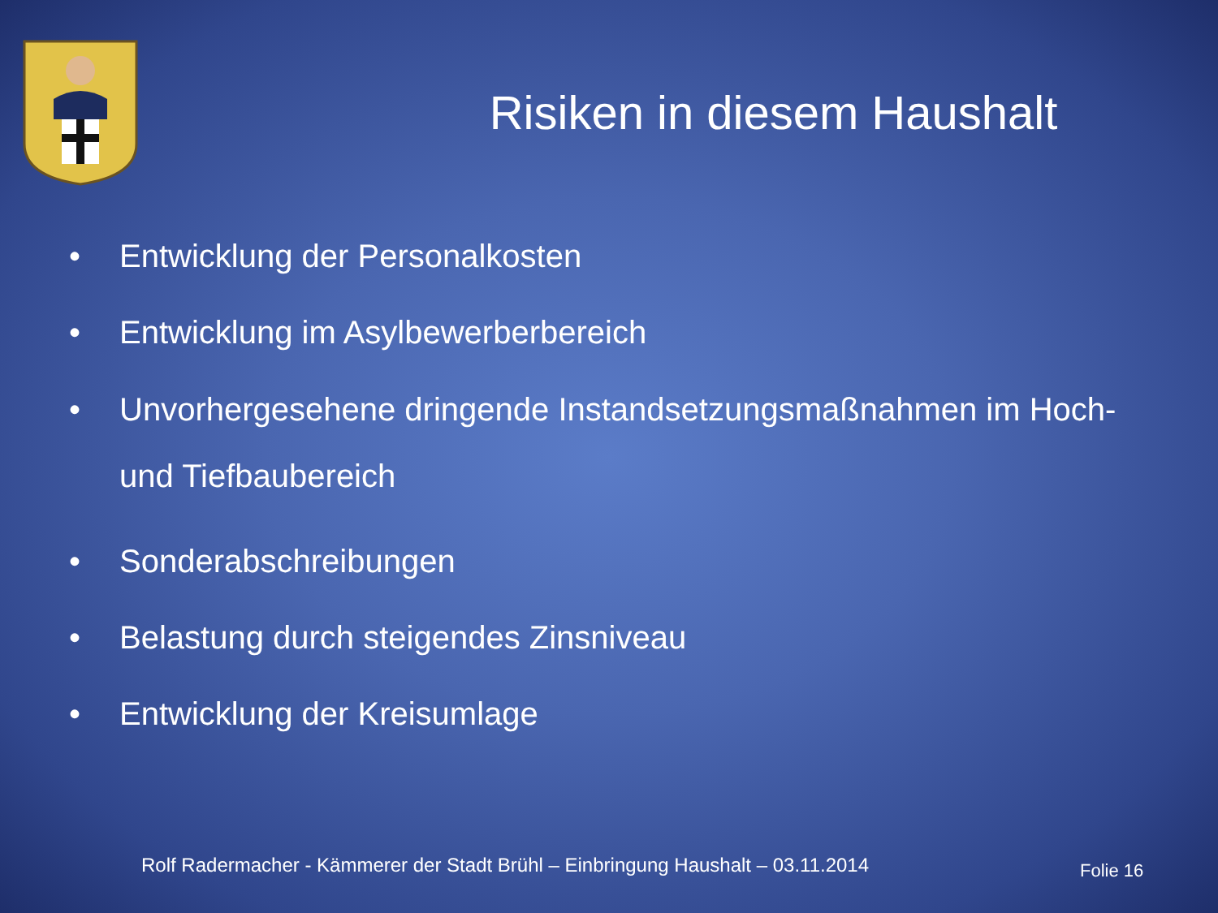Risiken in diesem Haushalt
• Entwicklung der Personalkosten
• Entwicklung im Asylbewerberbereich
• Unvorhergesehene dringende Instandsetzungsmaßnahmen im Hoch- und Tiefbaubereich
• Sonderabschreibungen
• Belastung durch steigendes Zinsniveau
• Entwicklung der Kreisumlage
Rolf Radermacher - Kämmerer der Stadt Brühl – Einbringung Haushalt – 03.11.2014
Folie 16